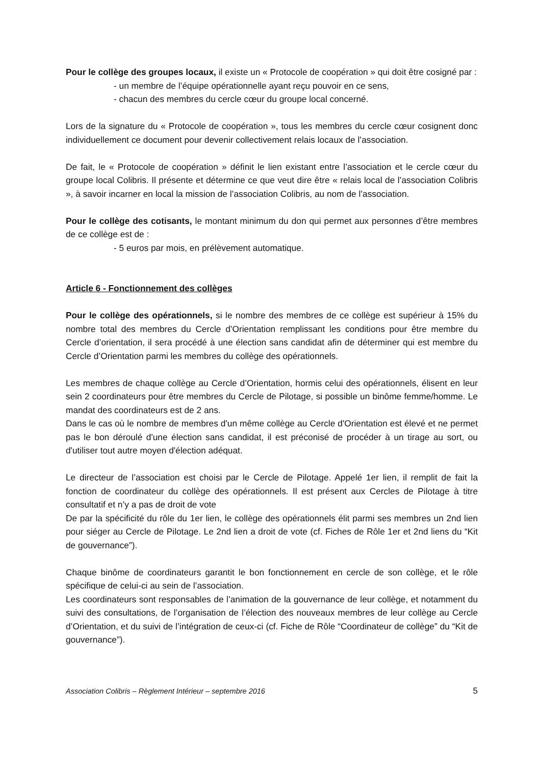Pour le collège des groupes locaux, il existe un « Protocole de coopération » qui doit être cosigné par :
- un membre de l’équipe opérationnelle ayant reçu pouvoir en ce sens,
- chacun des membres du cercle cœur du groupe local concerné.
Lors de la signature du « Protocole de coopération », tous les membres du cercle cœur cosignent donc individuellement ce document pour devenir collectivement relais locaux de l’association.
De fait, le « Protocole de coopération » définit le lien existant entre l’association et le cercle cœur du groupe local Colibris. Il présente et détermine ce que veut dire être « relais local de l’association Colibris », à savoir incarner en local la mission de l’association Colibris, au nom de l’association.
Pour le collège des cotisants, le montant minimum du don qui permet aux personnes d’être membres de ce collège est de :
- 5 euros par mois, en prélèvement automatique.
Article 6 - Fonctionnement des collèges
Pour le collège des opérationnels, si le nombre des membres de ce collège est supérieur à 15% du nombre total des membres du Cercle d’Orientation remplissant les conditions pour être membre du Cercle d’orientation, il sera procédé à une élection sans candidat afin de déterminer qui est membre du Cercle d’Orientation parmi les membres du collège des opérationnels.
Les membres de chaque collège au Cercle d’Orientation, hormis celui des opérationnels, élisent en leur sein 2 coordinateurs pour être membres du Cercle de Pilotage, si possible un binôme femme/homme. Le mandat des coordinateurs est de 2 ans.
Dans le cas où le nombre de membres d'un même collège au Cercle d'Orientation est élevé et ne permet pas le bon déroulé d'une élection sans candidat, il est préconisé de procéder à un tirage au sort, ou d'utiliser tout autre moyen d'élection adéquat.
Le directeur de l’association est choisi par le Cercle de Pilotage. Appelé 1er lien, il remplit de fait la fonction de coordinateur du collège des opérationnels. Il est présent aux Cercles de Pilotage à titre consultatif et n’y a pas de droit de vote
De par la spécificité du rôle du 1er lien, le collège des opérationnels élit parmi ses membres un 2nd lien pour siéger au Cercle de Pilotage. Le 2nd lien a droit de vote (cf. Fiches de Rôle 1er et 2nd liens du “Kit de gouvernance”).
Chaque binôme de coordinateurs garantit le bon fonctionnement en cercle de son collège, et le rôle spécifique de celui-ci au sein de l’association.
Les coordinateurs sont responsables de l’animation de la gouvernance de leur collège, et notamment du suivi des consultations, de l’organisation de l’élection des nouveaux membres de leur collège au Cercle d’Orientation, et du suivi de l’intégration de ceux-ci (cf. Fiche de Rôle “Coordinateur de collège” du “Kit de gouvernance”).
Association Colibris – Règlement Intérieur – septembre 2016 5